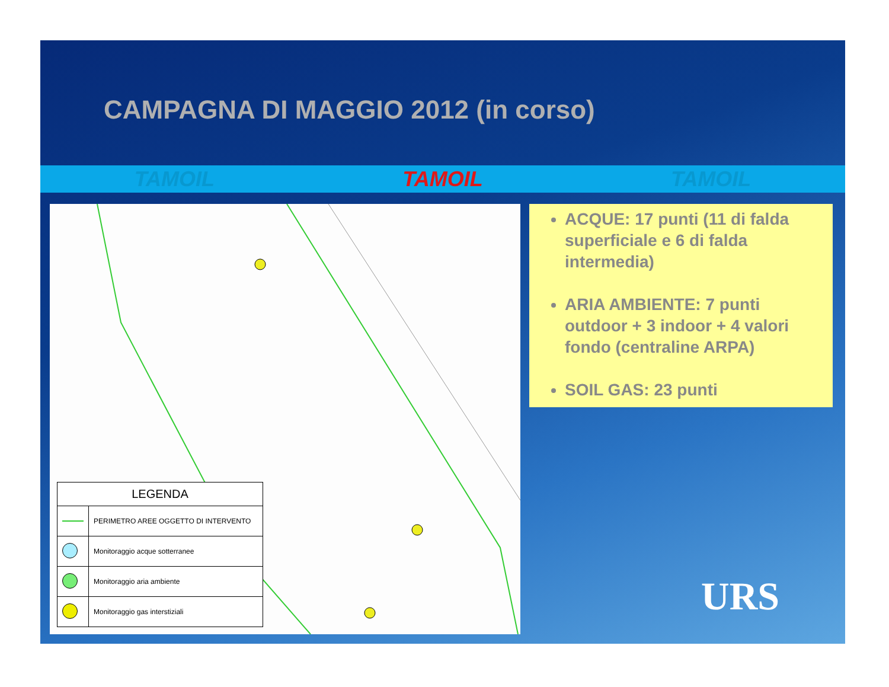CAMPAGNA DI MAGGIO 2012 (in corso)
TAMOIL TAMOIL TAMOIL
| LEGENDA | |
| --- | --- |
| | PERIMETRO AREE OGGETTO DI INTERVENTO |
| | Monitoraggio acque sotterranee |
| | Monitoraggio aria ambiente |
| | Monitoraggio gas interstiziali |
ACQUE: 17 punti (11 di falda superficiale e 6 di falda intermedia)
ARIA AMBIENTE: 7 punti outdoor + 3 indoor + 4 valori fondo (centraline ARPA)
SOIL GAS: 23 punti
URS